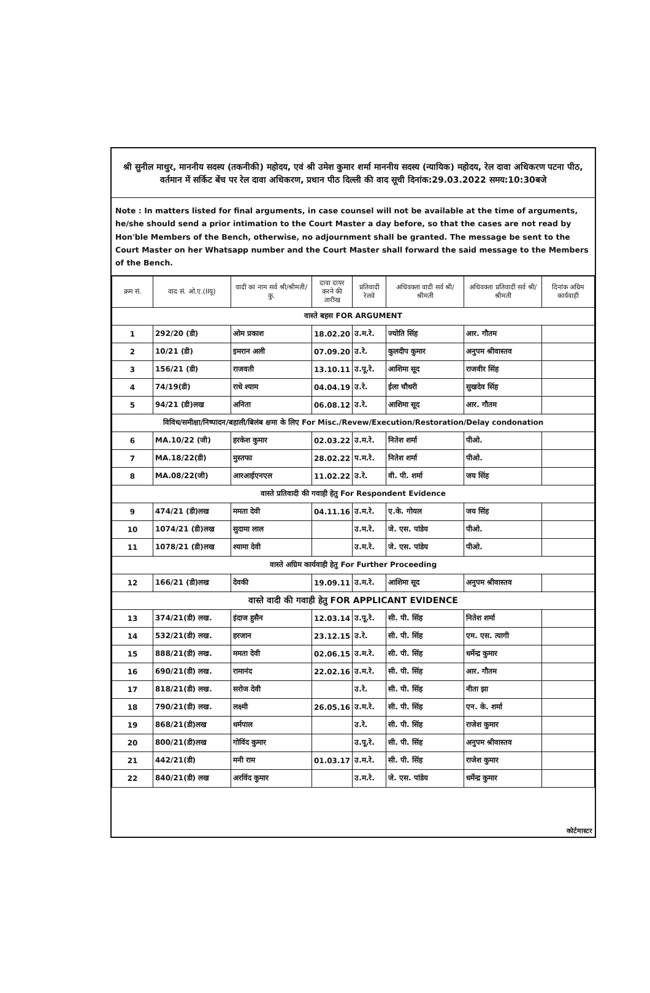श्री सुनील माथुर, माननीय सदस्य (तकनीकी) महोदय, एवं श्री उमेश कुमार शर्मा माननीय सदस्य (न्यायिक) महोदय, रेल दावा अधिकरण पटना पीठ, वर्तमान में सर्किट बेंच पर रेल दावा अधिकरण, प्रधान पीठ दिल्ली की वाद सूची दिनांक:29.03.2022 समय:10:30बजे
Note : In matters listed for final arguments, in case counsel will not be available at the time of arguments, he/she should send a prior intimation to the Court Master a day before, so that the cases are not read by Hon'ble Members of the Bench, otherwise, no adjournment shall be granted. The message be sent to the Court Master on her Whatsapp number and the Court Master shall forward the said message to the Members of the Bench.
| क्रम सं. | वाद सं. ओ.ए.(IIयू) | वादी का नाम सर्व श्री/श्रीमती/कु. | दावा दायर करने की तारीख | प्रतिवादी रेलवे | अधिवक्ता वादी सर्व श्री/श्रीमती | अधिवक्ता प्रतिवादी सर्व श्री/श्रीमती | दिनांक अग्रिम कार्यवाही |
| --- | --- | --- | --- | --- | --- | --- | --- |
| वास्ते बहस FOR ARGUMENT | | | | | | | |
| 1 | 292/20 (डी) | ओम प्रकाश | 18.02.20 | उ.म.रे. | ज्योति सिंह | आर. गौतम | |
| 2 | 10/21 (डी) | इमरान अली | 07.09.20 | उ.रे. | कुलदीप कुमार | अनुपम श्रीवास्तव | |
| 3 | 156/21 (डी) | राजवती | 13.10.11 | उ.पू.रे. | आशिमा सूद | राजवीर सिंह | |
| 4 | 74/19(डी) | राधे श्याम | 04.04.19 | उ.रे. | ईला चौधरी | सुखदेव सिंह | |
| 5 | 94/21 (डी)लख | अनिता | 06.08.12 | उ.रे. | आशिमा सूद | आर. गौतम | |
| विविध/समीक्षा/निष्पादन/बहाली/बिलंब क्षमा के लिए For Misc./Revew/Execution/Restoration/Delay condonation | | | | | | | |
| 6 | MA.10/22 (जी) | हरकेश कुमार | 02.03.22 | उ.म.रे. | नितेश शर्मा | पीओ. | |
| 7 | MA.18/22(डी) | मुस्तफा | 28.02.22 | प.म.रे. | नितेश शर्मा | पीओ. | |
| 8 | MA.08/22(जी) | आरआईएनएल | 11.02.22 | उ.रे. | वी. पी. शर्मा | जय सिंह | |
| वास्ते प्रतिवादी की गवाही हेतु For Respondent Evidence | | | | | | | |
| 9 | 474/21 (डी)लख | ममता देवी | 04.11.16 | उ.म.रे. | ए.के. गोयल | जय सिंह | |
| 10 | 1074/21 (डी)लख | सुदामा लाल | | उ.म.रे. | जे. एस. पांडेय | पीओ. | |
| 11 | 1078/21 (डी)लख | श्यामा देवी | | उ.म.रे. | जे. एस. पांडेय | पीओ. | |
| वास्ते अग्रिम कार्यवाही हेतु For Further Proceeding | | | | | | | |
| 12 | 166/21 (डी)लख | देवकी | 19.09.11 | उ.म.रे. | आशिमा सूद | अनुपम श्रीवास्तव | |
| वास्ते वादी की गवाही हेतु FOR APPLICANT EVIDENCE | | | | | | | |
| 13 | 374/21(डी) लख. | इंदाज हुसैन | 12.03.14 | उ.पू.रे. | सी. पी. सिंह | नितेश शर्मा | |
| 14 | 532/21(डी) लख. | हरजान | 23.12.15 | उ.रे. | सी. पी. सिंह | एम. एस. त्यागी | |
| 15 | 888/21(डी) लख. | ममता देवी | 02.06.15 | उ.म.रे. | सी. पी. सिंह | धर्मेन्द्र कुमार | |
| 16 | 690/21(डी) लख. | रामानंद | 22.02.16 | उ.म.रे. | सी. पी. सिंह | आर. गौतम | |
| 17 | 818/21(डी) लख. | सरोज देवी | | उ.रे. | सी. पी. सिंह | नीता झा | |
| 18 | 790/21(डी) लख. | लक्ष्मी | 26.05.16 | उ.म.रे. | सी. पी. सिंह | एन. के. शर्मा | |
| 19 | 868/21(डी)लख | धर्मपाल | | उ.रे. | सी. पी. सिंह | राजेश कुमार | |
| 20 | 800/21(डी)लख | गोविंद कुमार | | उ.पू.रे. | सी. पी. सिंह | अनुपम श्रीवास्तव | |
| 21 | 442/21(डी) | मनी राम | 01.03.17 | उ.म.रे. | सी. पी. सिंह | राजेश कुमार | |
| 22 | 840/21(डी) लख | अरविंद कुमार | | उ.म.रे. | जे. एस. पांडेय | धर्मेन्द्र कुमार | |
कोर्टमास्टर